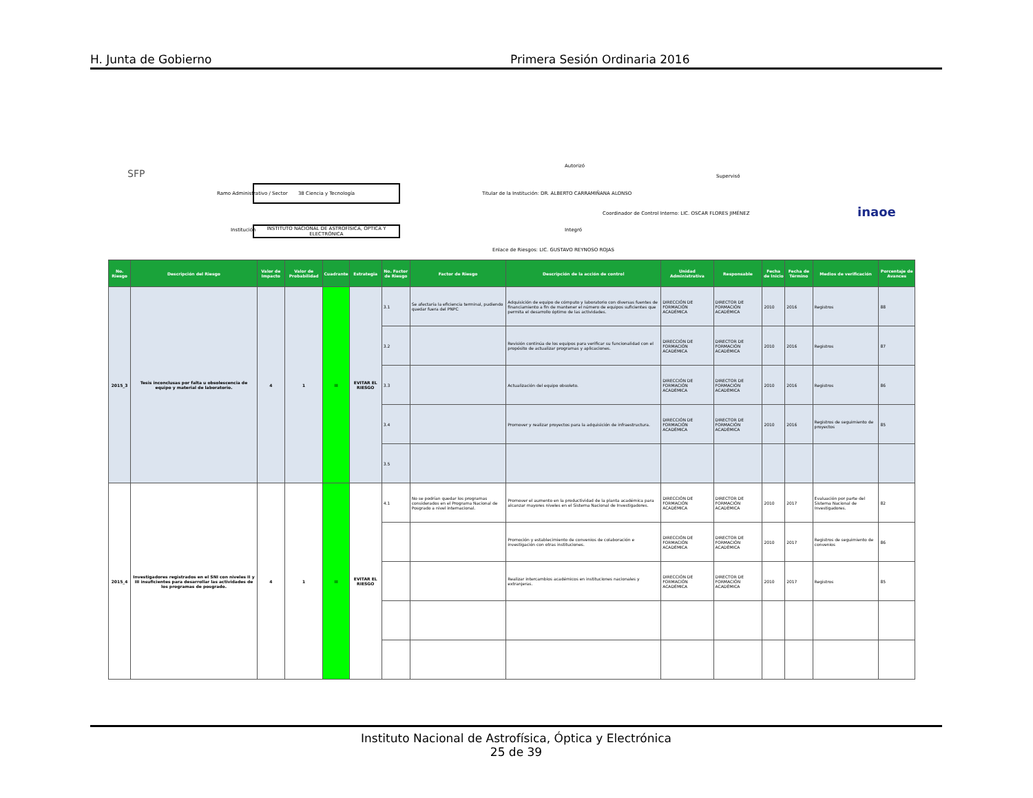H. Junta de Gobierno Primera Sesión Ordinaria 2016
SFP
Ramo Administrativo / Sector
38 Ciencia y Tecnología
Institución INSTITUTO NACIONAL DE ASTROFÍSICA, ÓPTICA Y ELECTRÓNICA
Autorizó
Titular de la Institución: DR. ALBERTO CARRAMIÑANA ALONSO
Supervisó
Coordinador de Control Interno: LIC. OSCAR FLORES JIMÉNEZ
Integró
Enlace de Riesgos: LIC. GUSTAVO REYNOSO ROJAS
inaoe
| No. Riesgo | Descripción del Riesgo | Valor de Impacto | Valor de Probabilidad | Cuadrante | Estrategia | No. Factor de Riesgo | Factor de Riesgo | Descripción de la acción de control | Unidad Administrativa | Responsable | Fecha de Inicio | Fecha de Término | Medios de verificación | Porcentaje de Avances |
| --- | --- | --- | --- | --- | --- | --- | --- | --- | --- | --- | --- | --- | --- | --- |
| 2015_3 | Tesis inconclusas por falta u obsolescencia de equipo y material de laboratorio. | 4 | 1 | III | EVITAR EL RIESGO | 3.1 | Se afectaría la eficiencia terminal, pudiendo quedar fuera del PNPC | Adquisición de equipo de cómputo y laboratorio con diversas fuentes de financiamiento a fin de mantener el número de equipos suficientes que permita el desarrollo óptimo de las actividades. | DIRECCIÓN DE FORMACIÓN ACADÉMICA | DIRECTOR DE FORMACIÓN ACADÉMICA | 2010 | 2016 | Registros | 88 |
| | | | | | | 3.2 | | Revisión continúa de los equipos para verificar su funcionalidad con el propósito de actualizar programas y aplicaciones. | DIRECCIÓN DE FORMACIÓN ACADÉMICA | DIRECTOR DE FORMACIÓN ACADÉMICA | 2010 | 2016 | Registros | 87 |
| | | | | | | 3.3 | | Actualización del equipo obsoleto. | DIRECCIÓN DE FORMACIÓN ACADÉMICA | DIRECTOR DE FORMACIÓN ACADÉMICA | 2010 | 2016 | Registros | 86 |
| | | | | | | 3.4 | | Promover y realizar proyectos para la adquisición de infraestructura. | DIRECCIÓN DE FORMACIÓN ACADÉMICA | DIRECTOR DE FORMACIÓN ACADÉMICA | 2010 | 2016 | Registros de seguimiento de proyectos | 85 |
| | | | | | | 3.5 | | | | | | | | |
| 2015_4 | Investigadores registrados en el SNI con niveles II y III insuficientes para desarrollar las actividades de los programas de posgrado. | 4 | 1 | III | EVITAR EL RIESGO | 4.1 | No se podrían quedar los programas considerados en el Programa Nacional de Posgrado a nivel internacional. | Promover el aumento en la productividad de la planta académica para alcanzar mayores niveles en el Sistema Nacional de Investigadores. | DIRECCIÓN DE FORMACIÓN ACADÉMICA | DIRECTOR DE FORMACIÓN ACADÉMICA | 2010 | 2017 | Evaluación por parte del Sistema Nacional de Investigadores. | 82 |
| | | | | | | | | Promoción y establecimiento de convenios de colaboración e investigación con otras instituciones. | DIRECCIÓN DE FORMACIÓN ACADÉMICA | DIRECTOR DE FORMACIÓN ACADÉMICA | 2010 | 2017 | Registros de seguimiento de convenios | 86 |
| | | | | | | | | Realizar intercambios académicos en instituciones nacionales y extranjeras. | DIRECCIÓN DE FORMACIÓN ACADÉMICA | DIRECTOR DE FORMACIÓN ACADÉMICA | 2010 | 2017 | Registros | 85 |
Instituto Nacional de Astrofísica, Óptica y Electrónica
25 de 39